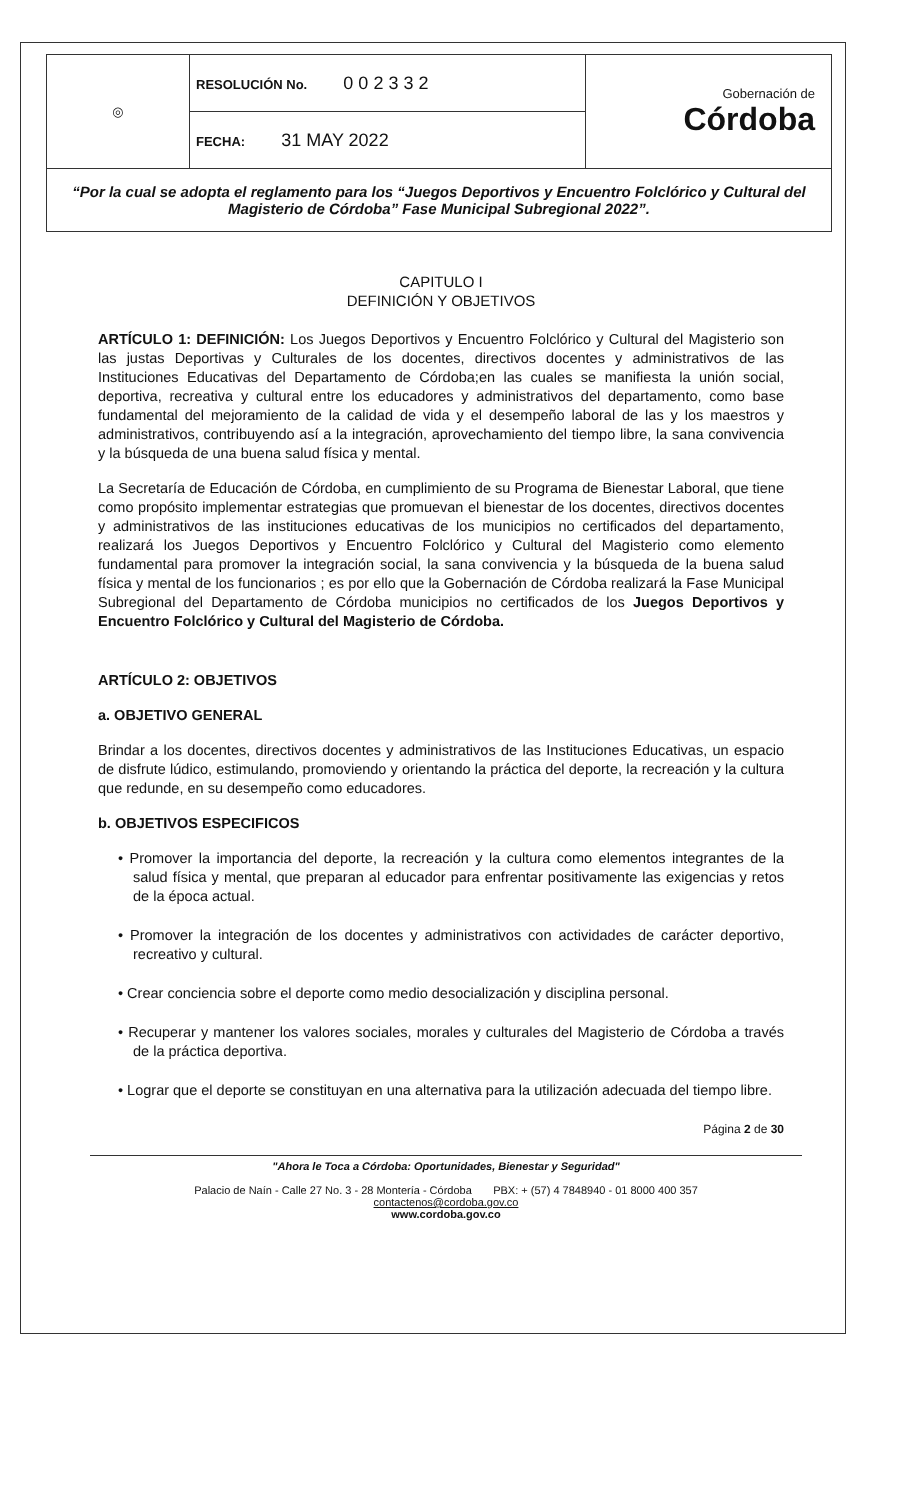| ◎ | RESOLUCIÓN No. 0 0 2 3 3 2 | Gobernación de Córdoba |
| | FECHA: 31 MAY 2022 | |
“Por la cual se adopta el reglamento para los “Juegos Deportivos y Encuentro Folclórico y Cultural del Magisterio de Córdoba” Fase Municipal Subregional 2022”.
CAPITULO I
DEFINICIÓN Y OBJETIVOS
ARTÍCULO 1: DEFINICIÓN: Los Juegos Deportivos y Encuentro Folclórico y Cultural del Magisterio son las justas Deportivas y Culturales de los docentes, directivos docentes y administrativos de las Instituciones Educativas del Departamento de Córdoba;en las cuales se manifiesta la unión social, deportiva, recreativa y cultural entre los educadores y administrativos del departamento, como base fundamental del mejoramiento de la calidad de vida y el desempeño laboral de las y los maestros y administrativos, contribuyendo así a la integración, aprovechamiento del tiempo libre, la sana convivencia y la búsqueda de una buena salud física y mental.
La Secretaría de Educación de Córdoba, en cumplimiento de su Programa de Bienestar Laboral, que tiene como propósito implementar estrategias que promuevan el bienestar de los docentes, directivos docentes y administrativos de las instituciones educativas de los municipios no certificados del departamento, realizará los Juegos Deportivos y Encuentro Folclórico y Cultural del Magisterio como elemento fundamental para promover la integración social, la sana convivencia y la búsqueda de la buena salud física y mental de los funcionarios ; es por ello que la Gobernación de Córdoba realizará la Fase Municipal Subregional del Departamento de Córdoba municipios no certificados de los Juegos Deportivos y Encuentro Folclórico y Cultural del Magisterio de Córdoba.
ARTÍCULO 2: OBJETIVOS
a. OBJETIVO GENERAL
Brindar a los docentes, directivos docentes y administrativos de las Instituciones Educativas, un espacio de disfrute lúdico, estimulando, promoviendo y orientando la práctica del deporte, la recreación y la cultura que redunde, en su desempeño como educadores.
b. OBJETIVOS ESPECIFICOS
• Promover la importancia del deporte, la recreación y la cultura como elementos integrantes de la salud física y mental, que preparan al educador para enfrentar positivamente las exigencias y retos de la época actual.
• Promover la integración de los docentes y administrativos con actividades de carácter deportivo, recreativo y cultural.
• Crear conciencia sobre el deporte como medio desocialización y disciplina personal.
• Recuperar y mantener los valores sociales, morales y culturales del Magisterio de Córdoba a través de la práctica deportiva.
• Lograr que el deporte se constituyan en una alternativa para la utilización adecuada del tiempo libre.
Página 2 de 30
"Ahora le Toca a Córdoba: Oportunidades, Bienestar y Seguridad"
Palacio de Naín - Calle 27 No. 3 - 28 Montería - Córdoba PBX: + (57) 4 7848940 - 01 8000 400 357
contactenos@cordoba.gov.co
www.cordoba.gov.co